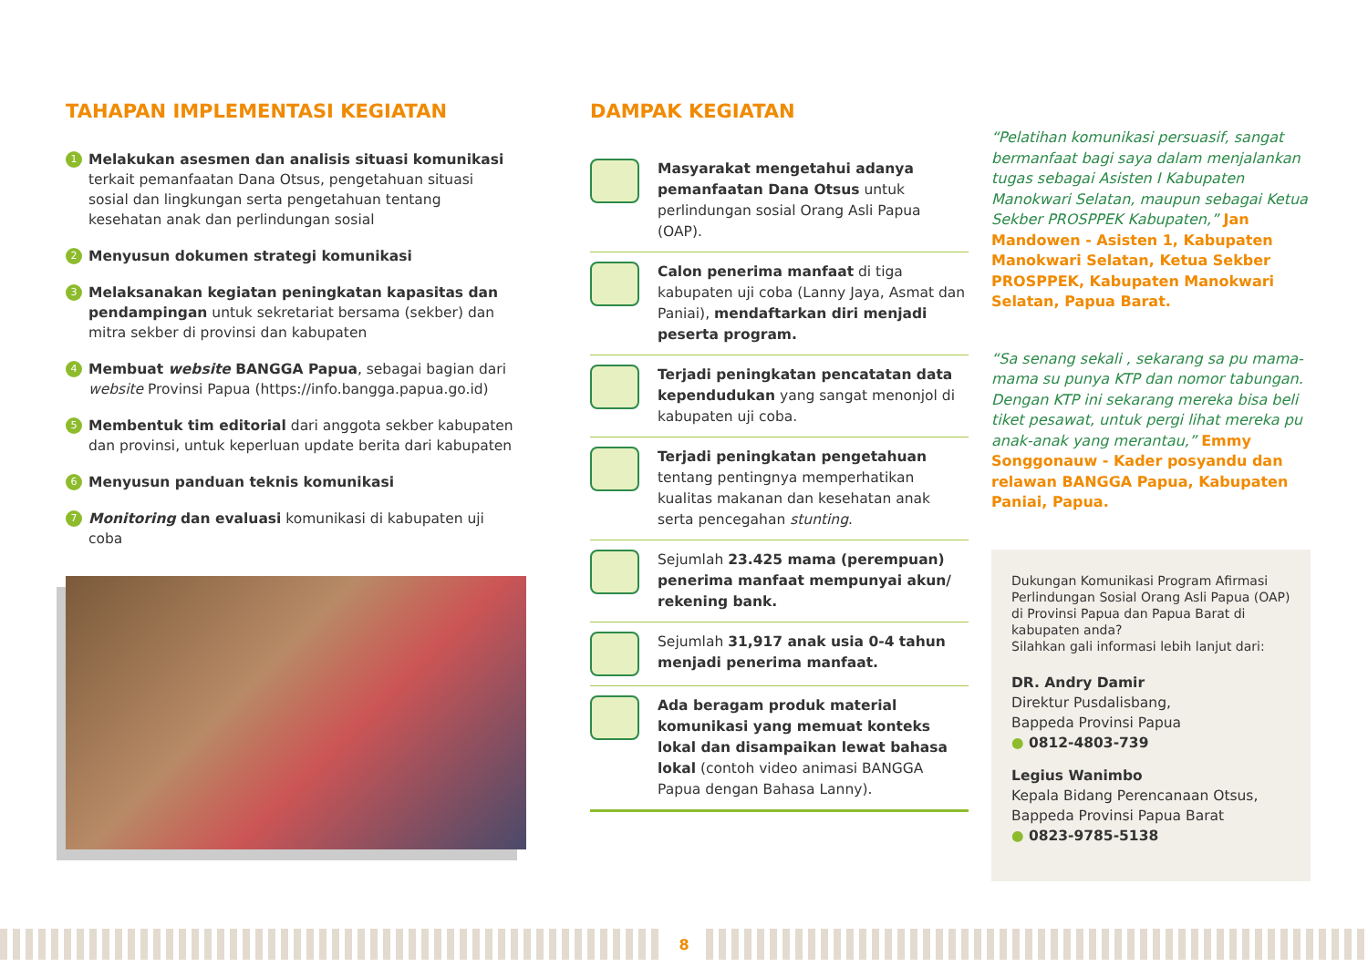TAHAPAN IMPLEMENTASI KEGIATAN
1
Melakukan asesmen dan analisis situasi komunikasi terkait pemanfaatan Dana Otsus, pengetahuan situasi sosial dan lingkungan serta pengetahuan tentang kesehatan anak dan perlindungan sosial
2
Menyusun dokumen strategi komunikasi
3
Melaksanakan kegiatan peningkatan kapasitas dan pendampingan untuk sekretariat bersama (sekber) dan mitra sekber di provinsi dan kabupaten
4
Membuat website BANGGA Papua, sebagai bagian dari website Provinsi Papua (https://info.bangga.papua.go.id)
5
Membentuk tim editorial dari anggota sekber kabupaten dan provinsi, untuk keperluan update berita dari kabupaten
6
Menyusun panduan teknis komunikasi
7
Monitoring dan evaluasi komunikasi di kabupaten uji coba
DAMPAK KEGIATAN
Masyarakat mengetahui adanya pemanfaatan Dana Otsus untuk perlindungan sosial Orang Asli Papua (OAP).
Calon penerima manfaat di tiga kabupaten uji coba (Lanny Jaya, Asmat dan Paniai), mendaftarkan diri menjadi peserta program.
Terjadi peningkatan pencatatan data kependudukan yang sangat menonjol di kabupaten uji coba.
Terjadi peningkatan pengetahuan tentang pentingnya memperhatikan kualitas makanan dan kesehatan anak serta pencegahan stunting.
Sejumlah 23.425 mama (perempuan) penerima manfaat mempunyai akun/ rekening bank.
Sejumlah 31,917 anak usia 0-4 tahun menjadi penerima manfaat.
Ada beragam produk material komunikasi yang memuat konteks lokal dan disampaikan lewat bahasa lokal (contoh video animasi BANGGA Papua dengan Bahasa Lanny).
“Pelatihan komunikasi persuasif, sangat bermanfaat bagi saya dalam menjalankan tugas sebagai Asisten I Kabupaten Manokwari Selatan, maupun sebagai Ketua Sekber PROSPPEK Kabupaten,” Jan Mandowen - Asisten 1, Kabupaten Manokwari Selatan, Ketua Sekber PROSPPEK, Kabupaten Manokwari Selatan, Papua Barat.
“Sa senang sekali , sekarang sa pu mama-mama su punya KTP dan nomor tabungan. Dengan KTP ini sekarang mereka bisa beli tiket pesawat, untuk pergi lihat mereka pu anak-anak yang merantau,” Emmy Songgonauw - Kader posyandu dan relawan BANGGA Papua, Kabupaten Paniai, Papua.
Dukungan Komunikasi Program Afirmasi Perlindungan Sosial Orang Asli Papua (OAP) di Provinsi Papua dan Papua Barat di kabupaten anda?
Silahkan gali informasi lebih lanjut dari:
DR. Andry Damir
Direktur Pusdalisbang,
Bappeda Provinsi Papua
● 0812-4803-739
Legius Wanimbo
Kepala Bidang Perencanaan Otsus,
Bappeda Provinsi Papua Barat
● 0823-9785-5138
8